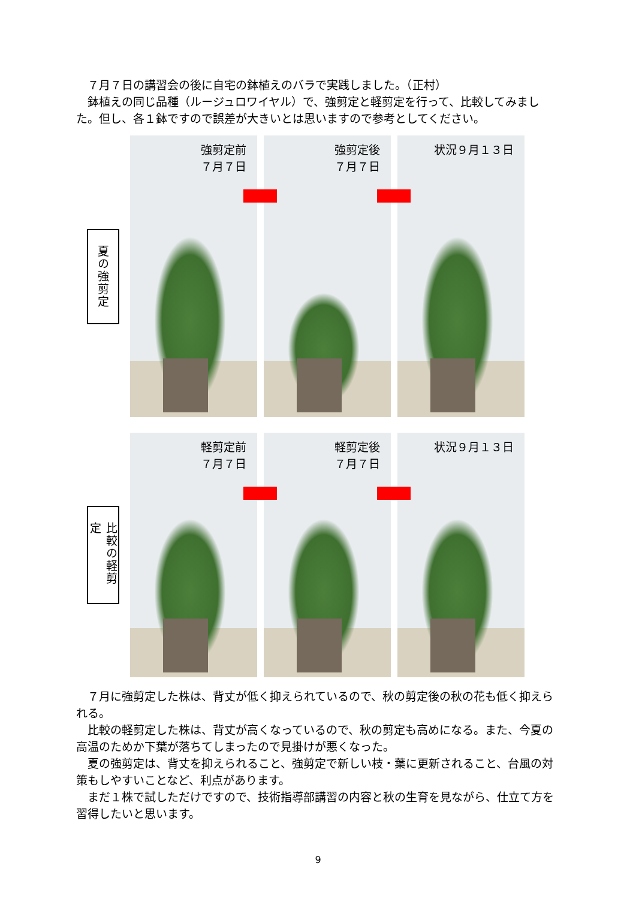７月７日の講習会の後に自宅の鉢植えのバラで実践しました。（正村）
　鉢植えの同じ品種（ルージュロワイヤル）で、強剪定と軽剪定を行って、比較してみました。但し、各１鉢ですので誤差が大きいとは思いますので参考としてください。
夏の強剪定
強剪定前
７月７日
強剪定後
７月７日
状況９月１３日
比較の軽剪定
軽剪定前
７月７日
軽剪定後
７月７日
状況９月１３日
　７月に強剪定した株は、背丈が低く抑えられているので、秋の剪定後の秋の花も低く抑えられる。
　比較の軽剪定した株は、背丈が高くなっているので、秋の剪定も高めになる。また、今夏の高温のためか下葉が落ちてしまったので見掛けが悪くなった。
　夏の強剪定は、背丈を抑えられること、強剪定で新しい枝・葉に更新されること、台風の対策もしやすいことなど、利点があります。
　まだ１株で試しただけですので、技術指導部講習の内容と秋の生育を見ながら、仕立て方を習得したいと思います。
9